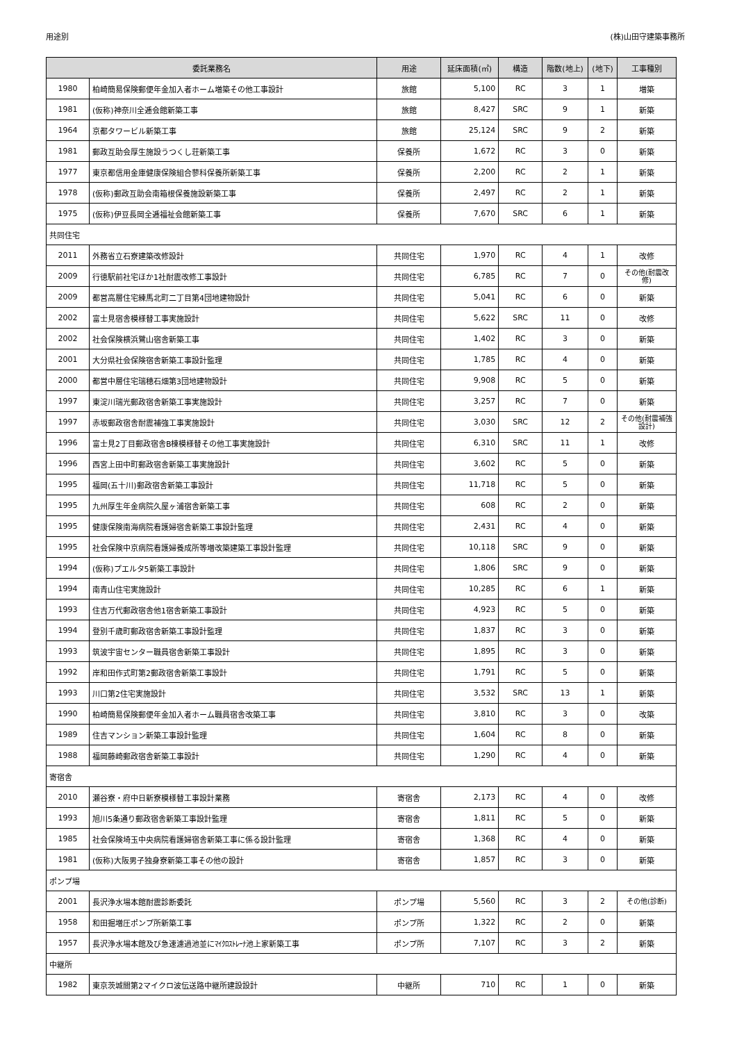用途別 (株)山田守建築事務所
| 委託業務名 | | 用途 | 延床面積(㎡) | 構造 | 階数(地上) | (地下) | 工事種別 |
| --- | --- | --- | --- | --- | --- | --- | --- |
| 1980 | 柏崎簡易保険郵便年金加入者ホーム増築その他工事設計 | 旅館 | 5,100 | RC | 3 | 1 | 増築 |
| 1981 | (仮称)神奈川全逓会館新築工事 | 旅館 | 8,427 | SRC | 9 | 1 | 新築 |
| 1964 | 京都タワービル新築工事 | 旅館 | 25,124 | SRC | 9 | 2 | 新築 |
| 1981 | 郵政互助会厚生施設うつくし荘新築工事 | 保養所 | 1,672 | RC | 3 | 0 | 新築 |
| 1977 | 東京都信用金庫健康保険組合蓼科保養所新築工事 | 保養所 | 2,200 | RC | 2 | 1 | 新築 |
| 1978 | (仮称)郵政互助会南箱根保養施設新築工事 | 保養所 | 2,497 | RC | 2 | 1 | 新築 |
| 1975 | (仮称)伊豆長岡全逓福祉会館新築工事 | 保養所 | 7,670 | SRC | 6 | 1 | 新築 |
| 共同住宅 | | | | | | | |
| 2011 | 外務省立石寮建築改修設計 | 共同住宅 | 1,970 | RC | 4 | 1 | 改修 |
| 2009 | 行徳駅前社宅ほか1社耐震改修工事設計 | 共同住宅 | 6,785 | RC | 7 | 0 | その他(耐震改修) |
| 2009 | 都営高層住宅練馬北町二丁目第4団地建物設計 | 共同住宅 | 5,041 | RC | 6 | 0 | 新築 |
| 2002 | 富士見宿舎模様替工事実施設計 | 共同住宅 | 5,622 | SRC | 11 | 0 | 改修 |
| 2002 | 社会保険横浜鷺山宿舎新築工事 | 共同住宅 | 1,402 | RC | 3 | 0 | 新築 |
| 2001 | 大分県社会保険宿舎新築工事設計監理 | 共同住宅 | 1,785 | RC | 4 | 0 | 新築 |
| 2000 | 都営中層住宅瑞穂石畑第3団地建物設計 | 共同住宅 | 9,908 | RC | 5 | 0 | 新築 |
| 1997 | 東淀川瑞光郵政宿舎新築工事実施設計 | 共同住宅 | 3,257 | RC | 7 | 0 | 新築 |
| 1997 | 赤坂郵政宿舎耐震補強工事実施設計 | 共同住宅 | 3,030 | SRC | 12 | 2 | その他(耐震補強設計) |
| 1996 | 富士見2丁目郵政宿舎B棟模様替その他工事実施設計 | 共同住宅 | 6,310 | SRC | 11 | 1 | 改修 |
| 1996 | 西宮上田中町郵政宿舎新築工事実施設計 | 共同住宅 | 3,602 | RC | 5 | 0 | 新築 |
| 1995 | 福岡(五十川)郵政宿舎新築工事設計 | 共同住宅 | 11,718 | RC | 5 | 0 | 新築 |
| 1995 | 九州厚生年金病院久屋ヶ浦宿舎新築工事 | 共同住宅 | 608 | RC | 2 | 0 | 新築 |
| 1995 | 健康保険南海病院看護婦宿舎新築工事設計監理 | 共同住宅 | 2,431 | RC | 4 | 0 | 新築 |
| 1995 | 社会保険中京病院看護婦養成所等増改築建築工事設計監理 | 共同住宅 | 10,118 | SRC | 9 | 0 | 新築 |
| 1994 | (仮称)プエルタ5新築工事設計 | 共同住宅 | 1,806 | SRC | 9 | 0 | 新築 |
| 1994 | 南青山住宅実施設計 | 共同住宅 | 10,285 | RC | 6 | 1 | 新築 |
| 1993 | 住吉万代郵政宿舎他1宿舎新築工事設計 | 共同住宅 | 4,923 | RC | 5 | 0 | 新築 |
| 1994 | 登別千歳町郵政宿舎新築工事設計監理 | 共同住宅 | 1,837 | RC | 3 | 0 | 新築 |
| 1993 | 筑波宇宙センター職員宿舎新築工事設計 | 共同住宅 | 1,895 | RC | 3 | 0 | 新築 |
| 1992 | 岸和田作式町第2郵政宿舎新築工事設計 | 共同住宅 | 1,791 | RC | 5 | 0 | 新築 |
| 1993 | 川口第2住宅実施設計 | 共同住宅 | 3,532 | SRC | 13 | 1 | 新築 |
| 1990 | 柏崎簡易保険郵便年金加入者ホーム職員宿舎改築工事 | 共同住宅 | 3,810 | RC | 3 | 0 | 改築 |
| 1989 | 住吉マンション新築工事設計監理 | 共同住宅 | 1,604 | RC | 8 | 0 | 新築 |
| 1988 | 福岡藤崎郵政宿舎新築工事設計 | 共同住宅 | 1,290 | RC | 4 | 0 | 新築 |
| 寄宿舎 | | | | | | | |
| 2010 | 瀬谷寮・府中日新寮模様替工事設計業務 | 寄宿舎 | 2,173 | RC | 4 | 0 | 改修 |
| 1993 | 旭川5条通り郵政宿舎新築工事設計監理 | 寄宿舎 | 1,811 | RC | 5 | 0 | 新築 |
| 1985 | 社会保険埼玉中央病院看護婦宿舎新築工事に係る設計監理 | 寄宿舎 | 1,368 | RC | 4 | 0 | 新築 |
| 1981 | (仮称)大阪男子独身寮新築工事その他の設計 | 寄宿舎 | 1,857 | RC | 3 | 0 | 新築 |
| ポンプ場 | | | | | | | |
| 2001 | 長沢浄水場本館耐震診断委託 | ポンプ場 | 5,560 | RC | 3 | 2 | その他(診断) |
| 1958 | 和田掘増圧ポンプ所新築工事 | ポンプ所 | 1,322 | RC | 2 | 0 | 新築 |
| 1957 | 長沢浄水場本館及び急速濾過池並にﾏｲｸﾛｽﾄﾚｰﾅ池上家新築工事 | ポンプ所 | 7,107 | RC | 3 | 2 | 新築 |
| 中継所 | | | | | | | |
| 1982 | 東京茨城間第2マイクロ波伝送路中継所建設設計 | 中継所 | 710 | RC | 1 | 0 | 新築 |